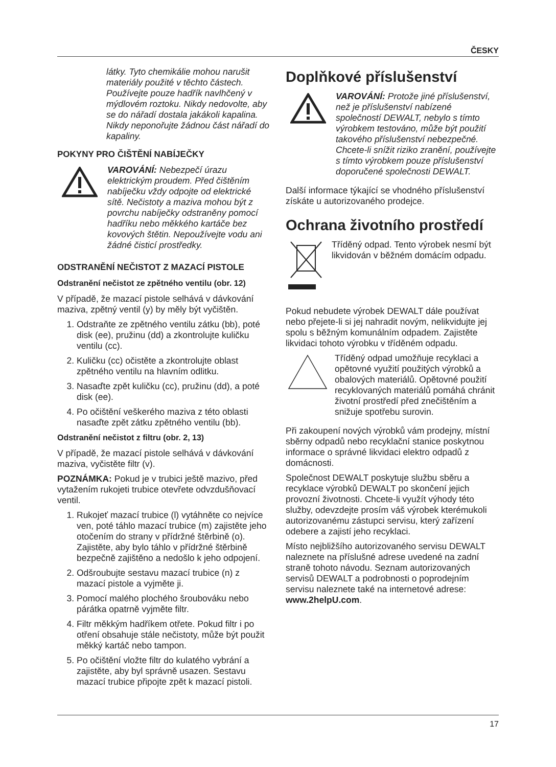ČESKY
látky. Tyto chemikálie mohou narušit materiály použité v těchto částech. Používejte pouze hadřík navlhčený v mýdlovém roztoku. Nikdy nedovolte, aby se do nářadí dostala jakákoli kapalina. Nikdy neponořujte žádnou část nářadí do kapaliny.
POKYNY PRO ČIŠTĚNÍ NABÍJEČKY
VAROVÁNÍ: Nebezpečí úrazu elektrickým proudem. Před čištěním nabíječku vždy odpojte od elektrické sítě. Nečistoty a maziva mohou být z povrchu nabíječky odstraněny pomocí hadříku nebo měkkého kartáče bez kovových štětin. Nepoužívejte vodu ani žádné čisticí prostředky.
ODSTRANĚNÍ NEČISTOT Z MAZACÍ PISTOLE
Odstranění nečistot ze zpětného ventilu (obr. 12)
V případě, že mazací pistole selhává v dávkování maziva, zpětný ventil (y) by měly být vyčištěn.
1. Odstraňte ze zpětného ventilu zátku (bb), poté disk (ee), pružinu (dd) a zkontrolujte kuličku ventilu (cc).
2. Kuličku (cc) očistěte a zkontrolujte oblast zpětného ventilu na hlavním odlitku.
3. Nasaďte zpět kuličku (cc), pružinu (dd), a poté disk (ee).
4. Po očištění veškerého maziva z této oblasti nasaďte zpět zátku zpětného ventilu (bb).
Odstranění nečistot z filtru (obr. 2, 13)
V případě, že mazací pistole selhává v dávkování maziva, vyčistěte filtr (v).
POZNÁMKA: Pokud je v trubici ještě mazivo, před vytažením rukojeti trubice otevřete odvzdušňovací ventil.
1. Rukojeť mazací trubice (l) vytáhněte co nejvíce ven, poté táhlo mazací trubice (m) zajistěte jeho otočením do strany v přídržné štěrbině (o). Zajistěte, aby bylo táhlo v přídržné štěrbině bezpečně zajištěno a nedošlo k jeho odpojení.
2. Odšroubujte sestavu mazací trubice (n) z mazací pistole a vyjměte ji.
3. Pomocí malého plochého šroubováku nebo párátka opatrně vyjměte filtr.
4. Filtr měkkým hadříkem otřete. Pokud filtr i po otření obsahuje stále nečistoty, může být použit měkký kartáč nebo tampon.
5. Po očištění vložte filtr do kulatého vybrání a zajistěte, aby byl správně usazen. Sestavu mazací trubice připojte zpět k mazací pistoli.
Doplňkové příslušenství
VAROVÁNÍ: Protože jiné příslušenství, než je příslušenství nabízené společností DEWALT, nebylo s tímto výrobkem testováno, může být použití takového příslušenství nebezpečné. Chcete-li snížit riziko zranění, používejte s tímto výrobkem pouze příslušenství doporučené společnosti DEWALT.
Další informace týkající se vhodného příslušenství získáte u autorizovaného prodejce.
Ochrana životního prostředí
Tříděný odpad. Tento výrobek nesmí být likvidován v běžném domácím odpadu.
Pokud nebudete výrobek DEWALT dále používat nebo přejete-li si jej nahradit novým, nelikvidujte jej spolu s běžným komunálním odpadem. Zajistěte likvidaci tohoto výrobku v tříděném odpadu.
Tříděný odpad umožňuje recyklaci a opětovné využití použitých výrobků a obalových materiálů. Opětovné použití recyklovaných materiálů pomáhá chránit životní prostředí před znečištěním a snižuje spotřebu surovin.
Při zakoupení nových výrobků vám prodejny, místní sběrny odpadů nebo recyklační stanice poskytnou informace o správné likvidaci elektro odpadů z domácnosti.
Společnost DEWALT poskytuje službu sběru a recyklace výrobků DEWALT po skončení jejich provozní životnosti. Chcete-li využít výhody této služby, odevzdejte prosím váš výrobek kterémukoli autorizovanému zástupci servisu, který zařízení odebere a zajistí jeho recyklaci.
Místo nejbližšího autorizovaného servisu DEWALT naleznete na příslušné adrese uvedené na zadní straně tohoto návodu. Seznam autorizovaných servisů DEWALT a podrobnosti o poprodejním servisu naleznete také na internetové adrese: www.2helpU.com.
17